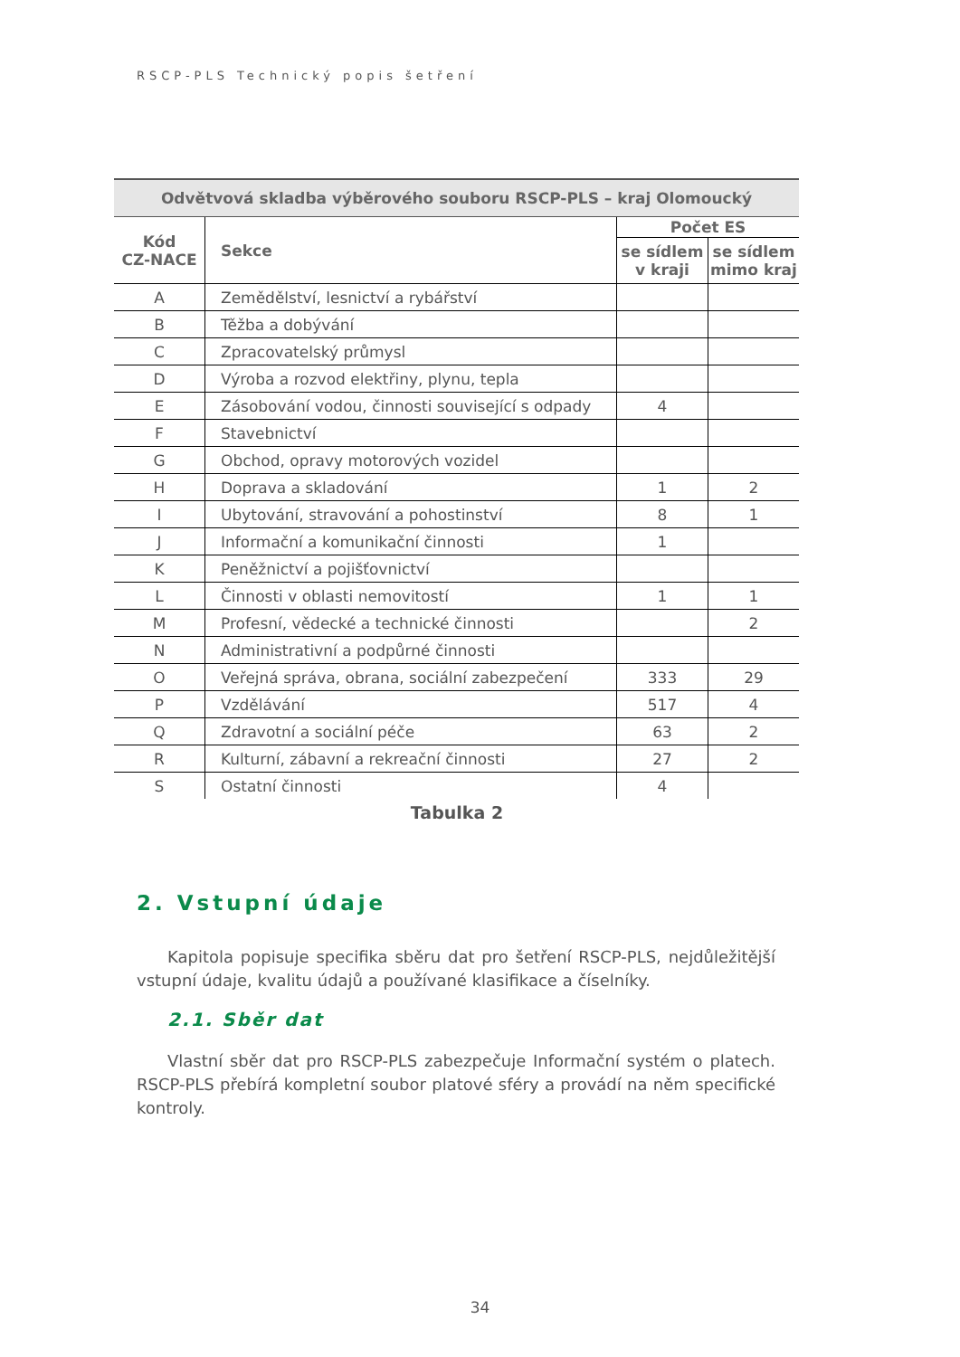RSCP-PLS Technický popis šetření
| Odvětvová skladba výběrového souboru RSCP-PLS – kraj Olomoucký | | | |
| --- | --- | --- | --- |
| Kód CZ-NACE | Sekce | Počet ES | |
| | | se sídlem v kraji | se sídlem mimo kraj |
| A | Zemědělství, lesnictví a rybářství | | |
| B | Těžba a dobývání | | |
| C | Zpracovatelský průmysl | | |
| D | Výroba a rozvod elektřiny, plynu, tepla | | |
| E | Zásobování vodou, činnosti související s odpady | 4 | |
| F | Stavebnictví | | |
| G | Obchod, opravy motorových vozidel | | |
| H | Doprava a skladování | 1 | 2 |
| I | Ubytování, stravování a pohostinství | 8 | 1 |
| J | Informační a komunikační činnosti | 1 | |
| K | Peněžnictví a pojišťovnictví | | |
| L | Činnosti v oblasti nemovitostí | 1 | 1 |
| M | Profesní, vědecké a technické činnosti | | 2 |
| N | Administrativní a podpůrné činnosti | | |
| O | Veřejná správa, obrana, sociální zabezpečení | 333 | 29 |
| P | Vzdělávání | 517 | 4 |
| Q | Zdravotní a sociální péče | 63 | 2 |
| R | Kulturní, zábavní a rekreační činnosti | 27 | 2 |
| S | Ostatní činnosti | 4 | |
Tabulka 2
2. Vstupní údaje
Kapitola popisuje specifika sběru dat pro šetření RSCP-PLS, nejdůležitější vstupní údaje, kvalitu údajů a používané klasifikace a číselníky.
2.1. Sběr dat
Vlastní sběr dat pro RSCP-PLS zabezpečuje Informační systém o platech. RSCP-PLS přebírá kompletní soubor platové sféry a provádí na něm specifické kontroly.
34